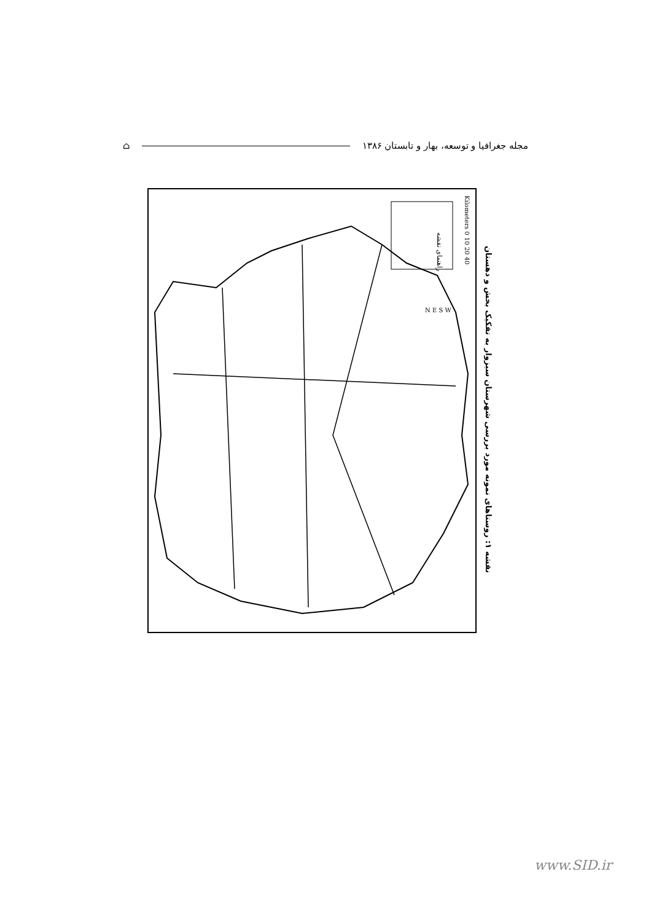مجله جغرافیا و توسعه، بهار و تابستان ۱۳۸۶ ⌂
راهنمای نقشه
Kilometers 0 10 20 40
N E S W
نقشه ۱: روستاهای نمونه مورد بررسی شهرستان سبزوار به تفکیک بخش و دهستان
www.SID.ir